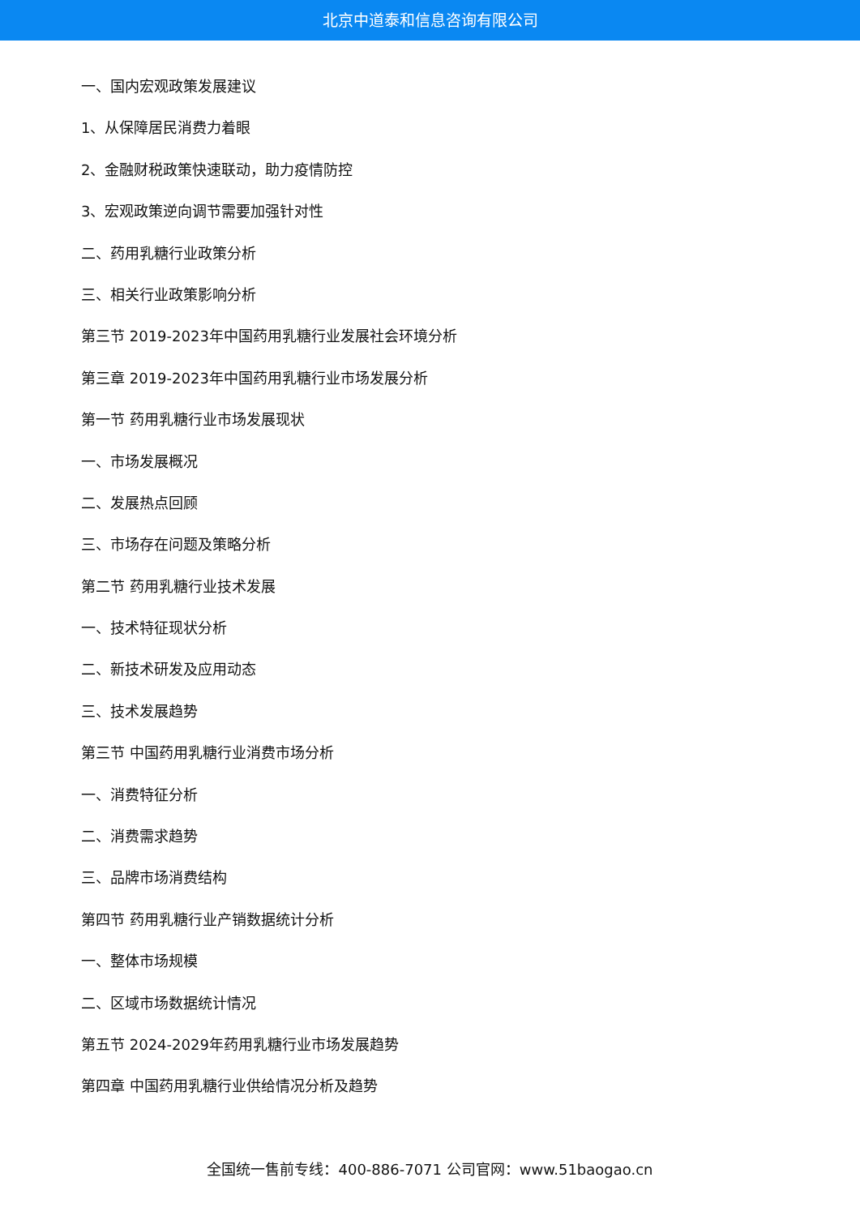北京中道泰和信息咨询有限公司
一、国内宏观政策发展建议
1、从保障居民消费力着眼
2、金融财税政策快速联动，助力疫情防控
3、宏观政策逆向调节需要加强针对性
二、药用乳糖行业政策分析
三、相关行业政策影响分析
第三节 2019-2023年中国药用乳糖行业发展社会环境分析
第三章 2019-2023年中国药用乳糖行业市场发展分析
第一节 药用乳糖行业市场发展现状
一、市场发展概况
二、发展热点回顾
三、市场存在问题及策略分析
第二节 药用乳糖行业技术发展
一、技术特征现状分析
二、新技术研发及应用动态
三、技术发展趋势
第三节 中国药用乳糖行业消费市场分析
一、消费特征分析
二、消费需求趋势
三、品牌市场消费结构
第四节 药用乳糖行业产销数据统计分析
一、整体市场规模
二、区域市场数据统计情况
第五节 2024-2029年药用乳糖行业市场发展趋势
第四章 中国药用乳糖行业供给情况分析及趋势
全国统一售前专线：400-886-7071 公司官网：www.51baogao.cn